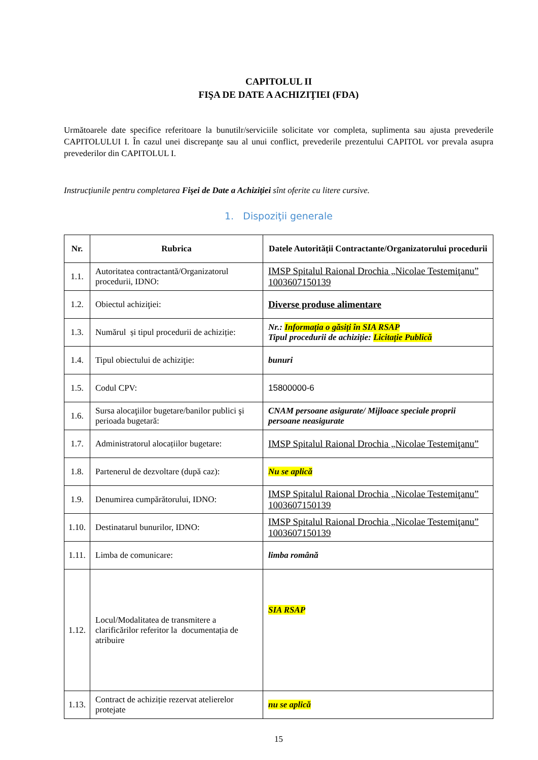CAPITOLUL II
FIŞA DE DATE A ACHIZIŢIEI (FDA)
Următoarele date specifice referitoare la bunutilr/serviciile solicitate vor completa, suplimenta sau ajusta prevederile CAPITOLULUI I. În cazul unei discrepanţe sau al unui conflict, prevederile prezentului CAPITOL vor prevala asupra prevederilor din CAPITOLUL I.
Instrucţiunile pentru completarea Fişei de Date a Achiziţiei sînt oferite cu litere cursive.
1. Dispoziţii generale
| Nr. | Rubrica | Datele Autorității Contractante/Organizatorului procedurii |
| --- | --- | --- |
| 1.1. | Autoritatea contractantă/Organizatorul procedurii, IDNO: | IMSP Spitalul Raional Drochia „Nicolae Testemiţanu” 1003607150139 |
| 1.2. | Obiectul achiziţiei: | Diverse produse alimentare |
| 1.3. | Numărul și tipul procedurii de achiziție: | Nr.: Informația o găsiți în SIA RSAP Tipul procedurii de achiziție: Licitație Publică |
| 1.4. | Tipul obiectului de achiziţie: | bunuri |
| 1.5. | Codul CPV: | 15800000-6 |
| 1.6. | Sursa alocaţiilor bugetare/banilor publici şi perioada bugetară: | CNAM persoane asigurate/ Mijloace speciale proprii persoane neasigurate |
| 1.7. | Administratorul alocațiilor bugetare: | IMSP Spitalul Raional Drochia „Nicolae Testemiţanu” |
| 1.8. | Partenerul de dezvoltare (după caz): | Nu se aplică |
| 1.9. | Denumirea cumpărătorului, IDNO: | IMSP Spitalul Raional Drochia „Nicolae Testemiţanu” 1003607150139 |
| 1.10. | Destinatarul bunurilor, IDNO: | IMSP Spitalul Raional Drochia „Nicolae Testemiţanu” 1003607150139 |
| 1.11. | Limba de comunicare: | limba română |
| 1.12. | Locul/Modalitatea de transmitere a clarificărilor referitor la documentația de atribuire | SIA RSAP |
| 1.13. | Contract de achiziție rezervat atelierelor protejate | nu se aplică |
15